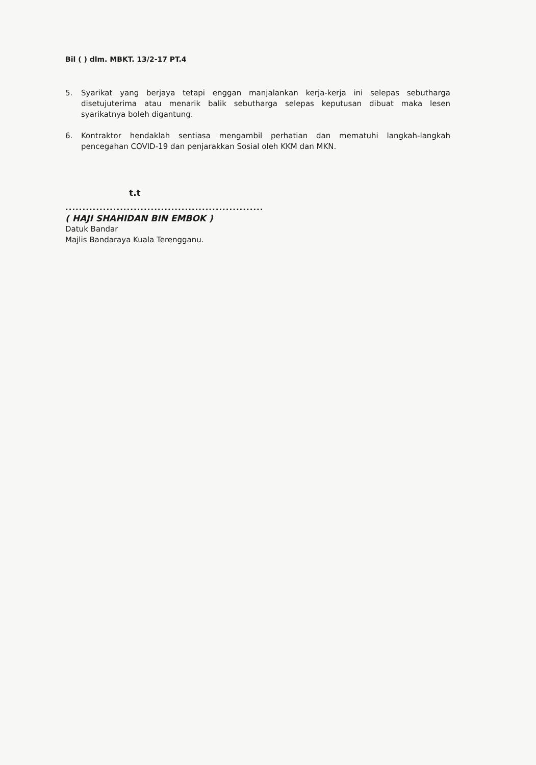Bil ( ) dlm. MBKT. 13/2-17 PT.4
5. Syarikat yang berjaya tetapi enggan manjalankan kerja-kerja ini selepas sebutharga disetujuterima atau menarik balik sebutharga selepas keputusan dibuat maka lesen syarikatnya boleh digantung.
6. Kontraktor hendaklah sentiasa mengambil perhatian dan mematuhi langkah-langkah pencegahan COVID-19 dan penjarakkan Sosial oleh KKM dan MKN.
t.t
..........................................................
( HAJI SHAHIDAN BIN EMBOK )
Datuk Bandar
Majlis Bandaraya Kuala Terengganu.